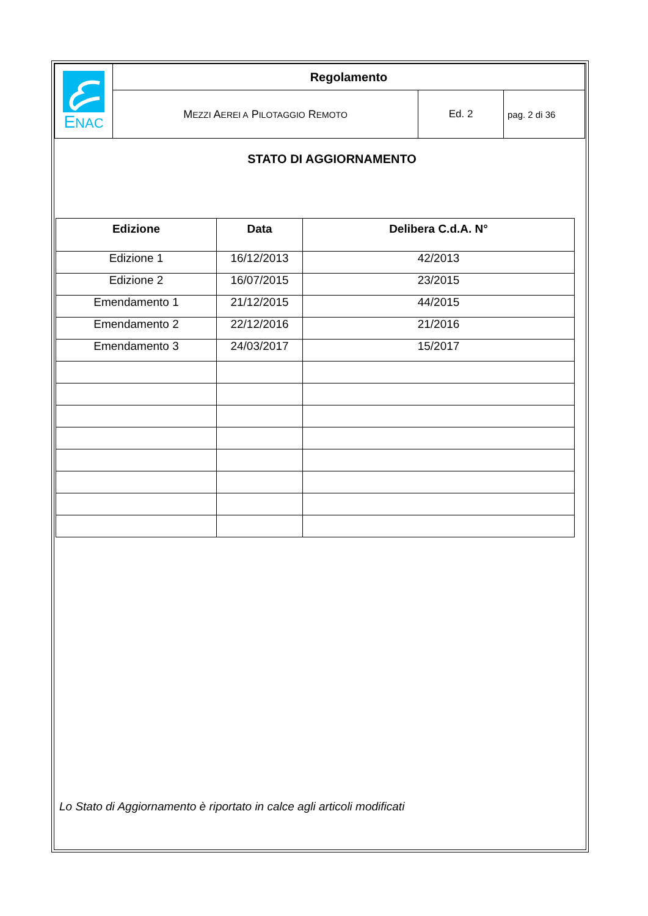| E NAC | Regolamento | | |
| | M EZZI A EREI A P ILOTAGGIO R EMOTO | Ed. 2 | pag. 2 di 36 |
STATO DI AGGIORNAMENTO
| Edizione | Data | Delibera C.d.A. N° |
| --- | --- | --- |
| Edizione 1 | 16/12/2013 | 42/2013 |
| Edizione 2 | 16/07/2015 | 23/2015 |
| Emendamento 1 | 21/12/2015 | 44/2015 |
| Emendamento 2 | 22/12/2016 | 21/2016 |
| Emendamento 3 | 24/03/2017 | 15/2017 |
Lo Stato di Aggiornamento è riportato in calce agli articoli modificati